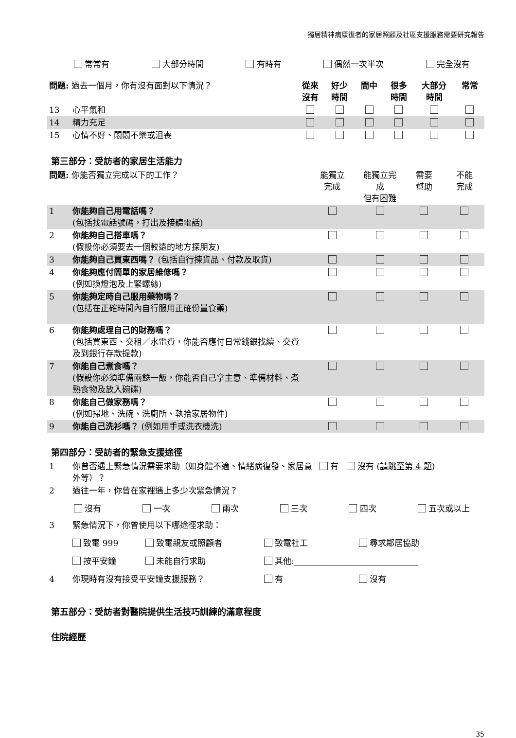獨居精神病康復者的家居照顧及社區支援服務需要研究報告
常常有 大部分時間 有時有 偶然一次半次 完全沒有
| 問題: 過去一個月，你有沒有面對以下情況？ | | 從來 沒有 | 好少 時間 | 間中 | 很多 時間 | 大部分 時間 | 常常 |
| --- | --- | --- | --- | --- | --- | --- | --- |
| 13 | 心平氣和 | | | | | | |
| 14 | 精力充足 | | | | | | |
| 15 | 心情不好、悶悶不樂或沮喪 | | | | | | |
第三部分：受訪者的家居生活能力
| 問題: 你能否獨立完成以下的工作？ | | 能獨立 完成 | 能獨立完 成 但有困難 | 需要 幫助 | 不能 完成 |
| --- | --- | --- | --- | --- | --- |
| 1 | 你能夠自己用電話嗎？ (包括找電話號碼，打出及接聽電話) | | | | |
| 2 | 你能夠自己搭車嗎？ (假設你必須要去一個較遠的地方探朋友) | | | | |
| 3 | 你能夠自己買東西嗎？ (包括自行揀貨品、付款及取貨) | | | | |
| 4 | 你能夠應付簡單的家居維修嗎？ (例如換燈泡及上緊螺絲) | | | | |
| 5 | 你能夠定時自己服用藥物嗎？ (包括在正確時間內自行服用正確份量食藥) | | | | |
| 6 | 你能夠處理自己的財務嗎？ (包括買東西、交租／水電費，你能否應付日常錢銀找續、交費及到銀行存款提款) | | | | |
| 7 | 你能自己煮食嗎？ (假設你必須準備兩餸一飯，你能否自己拿主意、準備材料、煮熟食物及放入碗碟) | | | | |
| 8 | 你能自己做家務嗎？ (例如掃地、洗碗、洗廁所、執拾家居物件) | | | | |
| 9 | 你能自己洗衫嗎？ (例如用手或洗衣機洗) | | | | |
第四部分：受訪者的緊急支援途徑
| 1 | 你曾否遇上緊急情況需要求助（如身體不適、情緒病復發、家居意外等）？ | 有 沒有 ( 請跳至第 4 題 ) |
| 2 | 過往一年，你曾在家裡遇上多少次緊急情況？ | |
沒有 一次 兩次 三次 四次 五次或以上
| 3 | 緊急情況下，你曾使用以下哪途徑求助： | | | |
| | 致電 999 | 致電親友或照顧者 | 致電社工 | 尋求鄰居協助 |
| | 按平安鐘 | 未能自行求助 | 其他:______________________________ | |
| 4 | 你現時有沒有接受平安鐘支援服務？ | | 有 | 沒有 |
第五部分：受訪者對醫院提供生活技巧訓練的滿意程度
住院經歷
35